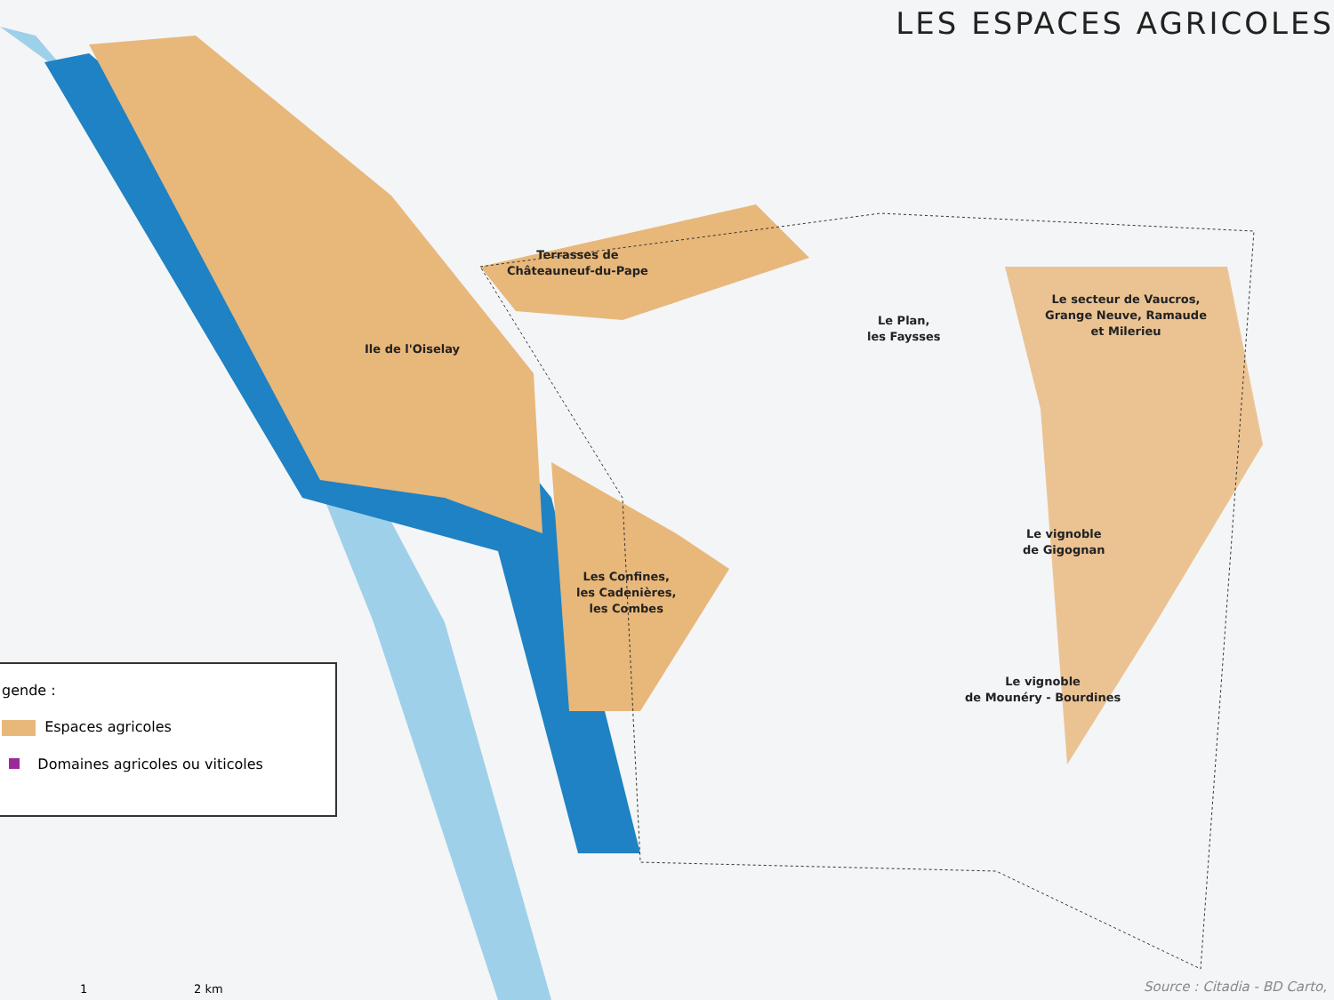LES ESPACES AGRICOLES
Ile de l'Oiselay
Terrasses de
Châteauneuf-du-Pape
Le Plan,
les Faysses
Le secteur de Vaucros,
Grange Neuve, Ramaude
et Milerieu
Les Confines,
les Cadenières,
les Combes
Le vignoble
de Gigognan
Le vignoble
de Mounéry - Bourdines
gende :
Espaces agricoles
Domaines agricoles ou viticoles
1 2 km Source : Citadia - BD Carto,